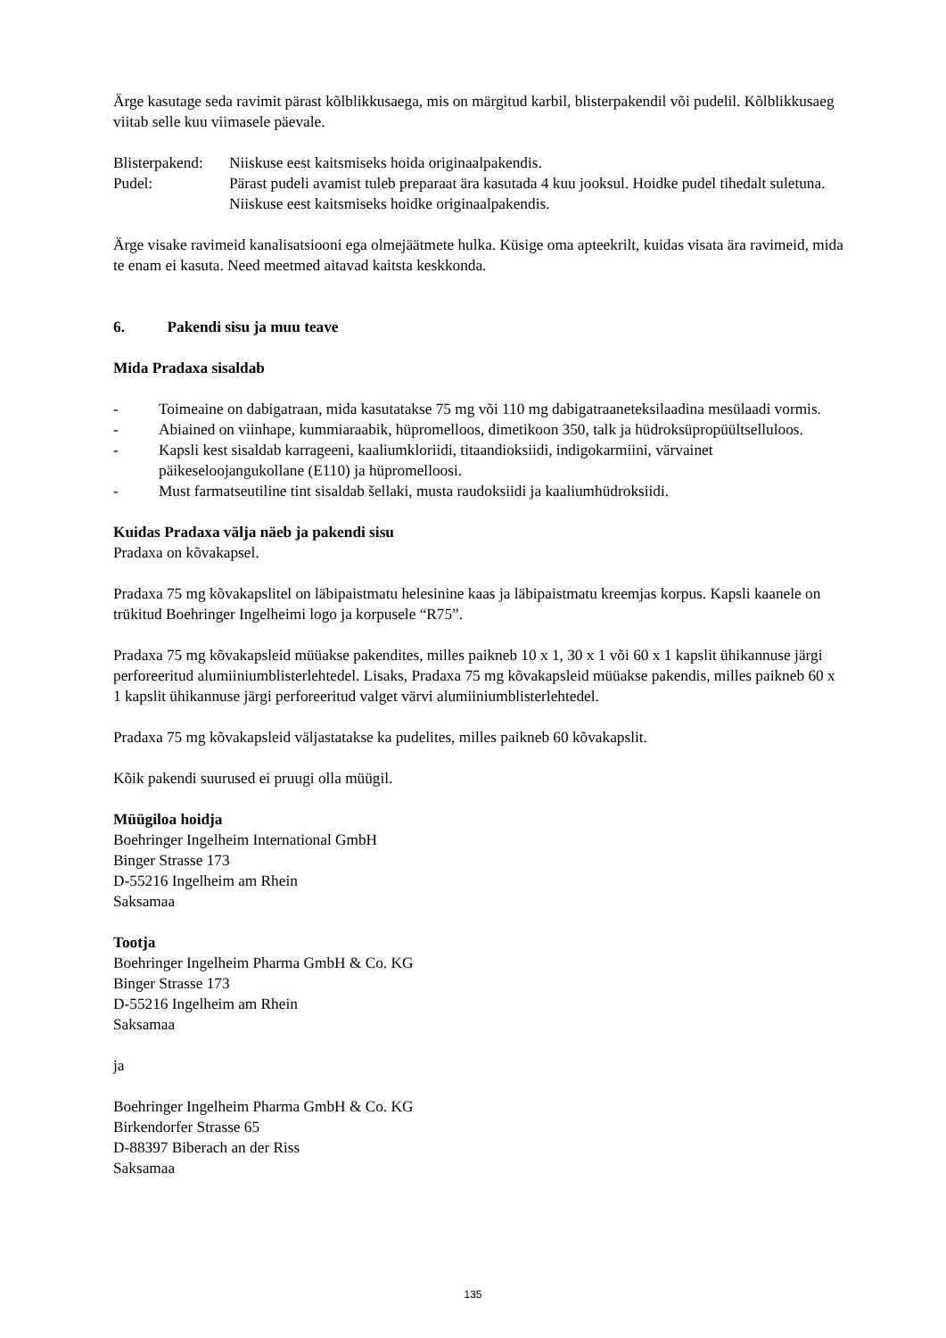Ärge kasutage seda ravimit pärast kõlblikkusaega, mis on märgitud karbil, blisterpakendil või pudelil. Kõlblikkusaeg viitab selle kuu viimasele päevale.
Blisterpakend:
Niiskuse eest kaitsmiseks hoida originaalpakendis.
Pudel: Pärast pudeli avamist tuleb preparaat ära kasutada 4 kuu jooksul. Hoidke pudel tihedalt suletuna. Niiskuse eest kaitsmiseks hoidke originaalpakendis.
Ärge visake ravimeid kanalisatsiooni ega olmejäätmete hulka. Küsige oma apteekrilt, kuidas visata ära ravimeid, mida te enam ei kasuta. Need meetmed aitavad kaitsta keskkonda.
6. Pakendi sisu ja muu teave
Mida Pradaxa sisaldab
- Toimeaine on dabigatraan, mida kasutatakse 75 mg või 110 mg dabigatraaneteksilaadina mesülaadi vormis.
- Abiained on viinhape, kummiaraabik, hüpromelloos, dimetikoon 350, talk ja hüdroksüpropüültselluloos.
- Kapsli kest sisaldab karrageeni, kaaliumkloriidi, titaandioksiidi, indigokarmiini, värvainet päikeseloojangukollane (E110) ja hüpromelloosi.
- Must farmatseutiline tint sisaldab šellaki, musta raudoksiidi ja kaaliumhüdroksiidi.
Kuidas Pradaxa välja näeb ja pakendi sisu
Pradaxa on kõvakapsel.
Pradaxa 75 mg kõvakapslitel on läbipaistmatu helesinine kaas ja läbipaistmatu kreemjas korpus. Kapsli kaanele on trükitud Boehringer Ingelheimi logo ja korpusele “R75”.
Pradaxa 75 mg kõvakapsleid müüakse pakendites, milles paikneb 10 x 1, 30 x 1 või 60 x 1 kapslit ühikannuse järgi perforeeritud alumiiniumblisterlehtedel. Lisaks, Pradaxa 75 mg kõvakapsleid müüakse pakendis, milles paikneb 60 x 1 kapslit ühikannuse järgi perforeeritud valget värvi alumiiniumblisterlehtedel.
Pradaxa 75 mg kõvakapsleid väljastatakse ka pudelites, milles paikneb 60 kõvakapslit.
Kõik pakendi suurused ei pruugi olla müügil.
Müügiloa hoidja
Boehringer Ingelheim International GmbH
Binger Strasse 173
D-55216 Ingelheim am Rhein
Saksamaa
Tootja
Boehringer Ingelheim Pharma GmbH & Co. KG
Binger Strasse 173
D-55216 Ingelheim am Rhein
Saksamaa
ja
Boehringer Ingelheim Pharma GmbH & Co. KG
Birkendorfer Strasse 65
D-88397 Biberach an der Riss
Saksamaa
135